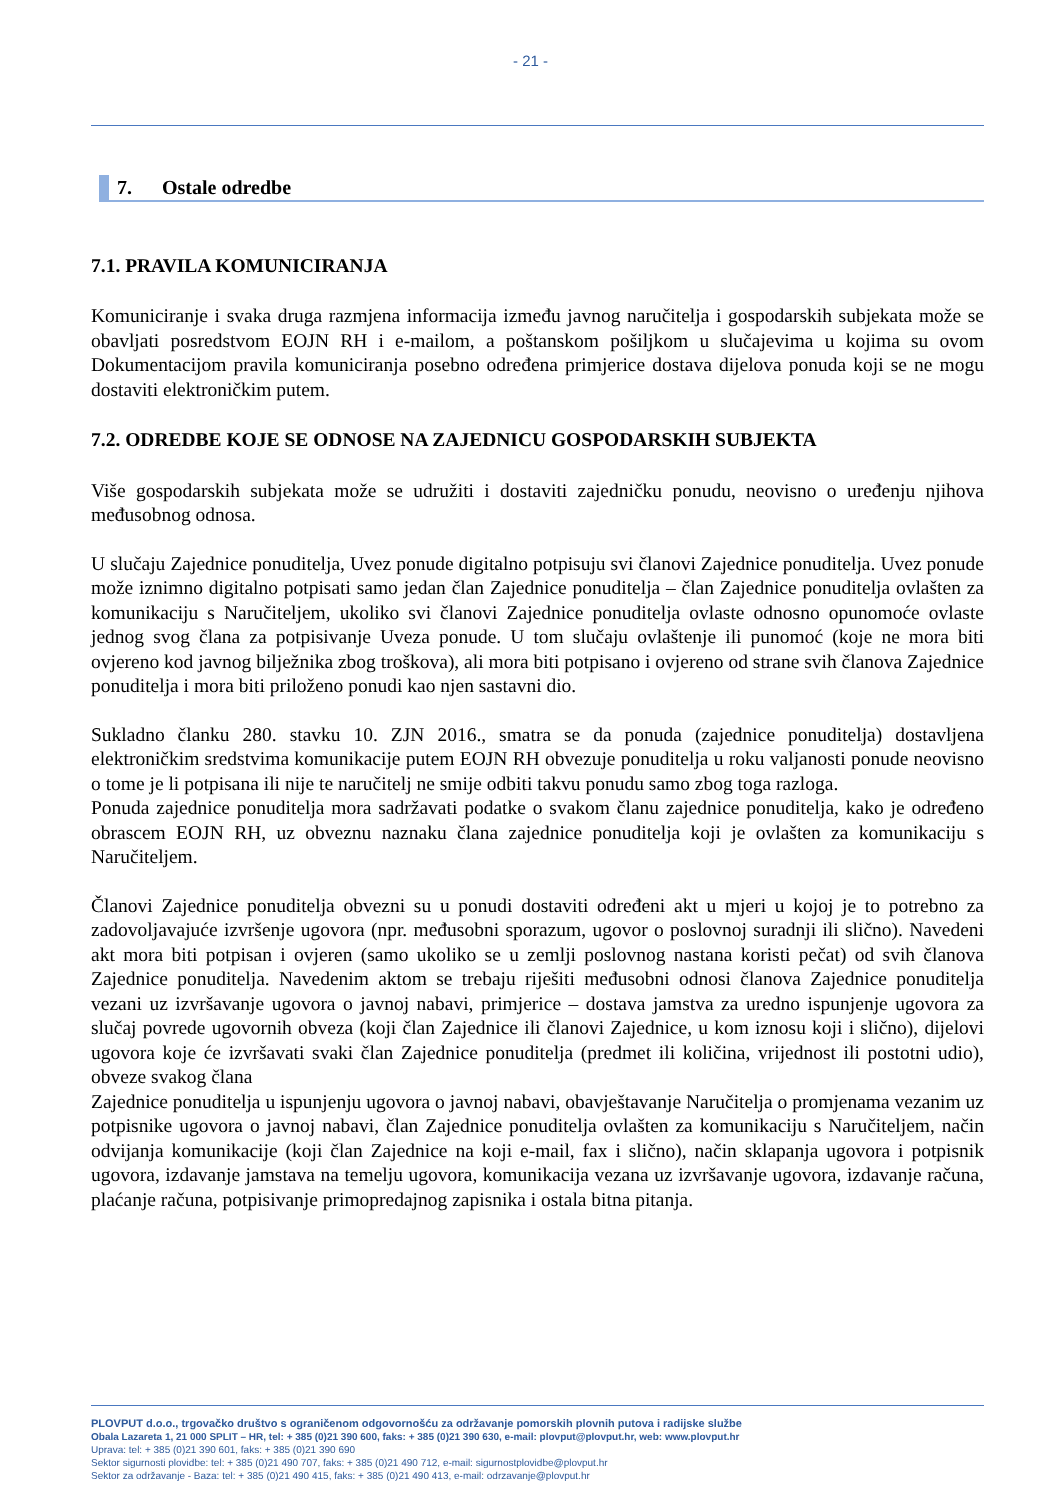- 21 -
7. Ostale odredbe
7.1. PRAVILA KOMUNICIRANJA
Komuniciranje i svaka druga razmjena informacija između javnog naručitelja i gospodarskih subjekata može se obavljati posredstvom EOJN RH i e-mailom, a poštanskom pošiljkom u slučajevima u kojima su ovom Dokumentacijom pravila komuniciranja posebno određena primjerice dostava dijelova ponuda koji se ne mogu dostaviti elektroničkim putem.
7.2. ODREDBE KOJE SE ODNOSE NA ZAJEDNICU GOSPODARSKIH SUBJEKTA
Više gospodarskih subjekata može se udružiti i dostaviti zajedničku ponudu, neovisno o uređenju njihova međusobnog odnosa.
U slučaju Zajednice ponuditelja, Uvez ponude digitalno potpisuju svi članovi Zajednice ponuditelja. Uvez ponude može iznimno digitalno potpisati samo jedan član Zajednice ponuditelja – član Zajednice ponuditelja ovlašten za komunikaciju s Naručiteljem, ukoliko svi članovi Zajednice ponuditelja ovlaste odnosno opunomoće ovlaste jednog svog člana za potpisivanje Uveza ponude. U tom slučaju ovlaštenje ili punomoć (koje ne mora biti ovjereno kod javnog bilježnika zbog troškova), ali mora biti potpisano i ovjereno od strane svih članova Zajednice ponuditelja i mora biti priloženo ponudi kao njen sastavni dio.
Sukladno članku 280. stavku 10. ZJN 2016., smatra se da ponuda (zajednice ponuditelja) dostavljena elektroničkim sredstvima komunikacije putem EOJN RH obvezuje ponuditelja u roku valjanosti ponude neovisno o tome je li potpisana ili nije te naručitelj ne smije odbiti takvu ponudu samo zbog toga razloga.
Ponuda zajednice ponuditelja mora sadržavati podatke o svakom članu zajednice ponuditelja, kako je određeno obrascem EOJN RH, uz obveznu naznaku člana zajednice ponuditelja koji je ovlašten za komunikaciju s Naručiteljem.
Članovi Zajednice ponuditelja obvezni su u ponudi dostaviti određeni akt u mjeri u kojoj je to potrebno za zadovoljavajuće izvršenje ugovora (npr. međusobni sporazum, ugovor o poslovnoj suradnji ili slično). Navedeni akt mora biti potpisan i ovjeren (samo ukoliko se u zemlji poslovnog nastana koristi pečat) od svih članova Zajednice ponuditelja. Navedenim aktom se trebaju riješiti međusobni odnosi članova Zajednice ponuditelja vezani uz izvršavanje ugovora o javnoj nabavi, primjerice – dostava jamstva za uredno ispunjenje ugovora za slučaj povrede ugovornih obveza (koji član Zajednice ili članovi Zajednice, u kom iznosu koji i slično), dijelovi ugovora koje će izvršavati svaki član Zajednice ponuditelja (predmet ili količina, vrijednost ili postotni udio), obveze svakog člana
Zajednice ponuditelja u ispunjenju ugovora o javnoj nabavi, obavještavanje Naručitelja o promjenama vezanim uz potpisnike ugovora o javnoj nabavi, član Zajednice ponuditelja ovlašten za komunikaciju s Naručiteljem, način odvijanja komunikacije (koji član Zajednice na koji e-mail, fax i slično), način sklapanja ugovora i potpisnik ugovora, izdavanje jamstava na temelju ugovora, komunikacija vezana uz izvršavanje ugovora, izdavanje računa, plaćanje računa, potpisivanje primopredajnog zapisnika i ostala bitna pitanja.
PLOVPUT d.o.o., trgovačko društvo s ograničenom odgovornošću za održavanje pomorskih plovnih putova i radijske službe
Obala Lazareta 1, 21 000 SPLIT – HR, tel: + 385 (0)21 390 600, faks: + 385 (0)21 390 630, e-mail: plovput@plovput.hr, web: www.plovput.hr
Uprava: tel: + 385 (0)21 390 601, faks: + 385 (0)21 390 690
Sektor sigurnosti plovidbe: tel: + 385 (0)21 490 707, faks: + 385 (0)21 490 712, e-mail: sigurnostplovidbe@plovput.hr
Sektor za održavanje - Baza: tel: + 385 (0)21 490 415, faks: + 385 (0)21 490 413, e-mail: odrzavanje@plovput.hr